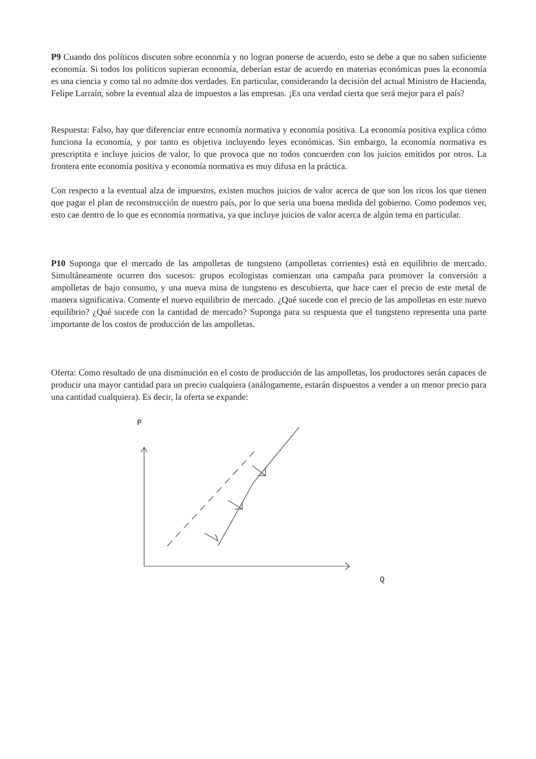P9 Cuando dos políticos discuten sobre economía y no logran ponerse de acuerdo, esto se debe a que no saben suficiente economía. Si todos los políticos supieran economía, deberían estar de acuerdo en materias económicas pues la economía es una ciencia y como tal no admite dos verdades. En particular, considerando la decisión del actual Ministro de Hacienda, Felipe Larraín, sobre la eventual alza de impuestos a las empresas. ¡Es una verdad cierta que será mejor para el país?
Respuesta: Falso, hay que diferenciar entre economía normativa y economía positiva. La economía positiva explica cómo funciona la economía, y por tanto es objetiva incluyendo leyes económicas. Sin embargo, la economía normativa es prescriptita e incluye juicios de valor, lo que provoca que no todos concuerden con los juicios emitidos por otros. La frontera ente economía positiva y economía normativa es muy difusa en la práctica.
Con respecto a la eventual alza de impuestos, existen muchos juicios de valor acerca de que son los ricos los que tienen que pagar el plan de reconstrucción de nuestro país, por lo que seria una buena medida del gobierno. Como podemos ver, esto cae dentro de lo que es economía normativa, ya que incluye juicios de valor acerca de algún tema en particular.
P10 Suponga que el mercado de las ampolletas de tungsteno (ampolletas corrientes) está en equilibrio de mercado. Simultáneamente ocurren dos sucesos: grupos ecologistas comienzan una campaña para promover la conversión a ampolletas de bajo consumo, y una nueva mina de tungsteno es descubierta, que hace caer el precio de este metal de manera significativa. Comente el nuevo equilibrio de mercado. ¿Qué sucede con el precio de las ampolletas en este nuevo equilibrio? ¿Qué sucede con la cantidad de mercado? Suponga para su respuesta que el tungsteno representa una parte importante de los costos de producción de las ampolletas.
Oferta: Como resultado de una disminución en el costo de producción de las ampolletas, los productores serán capaces de producir una mayor cantidad para un precio cualquiera (análogamente, estarán dispuestos a vender a un menor precio para una cantidad cualquiera). Es decir, la oferta se expande:
P
Q